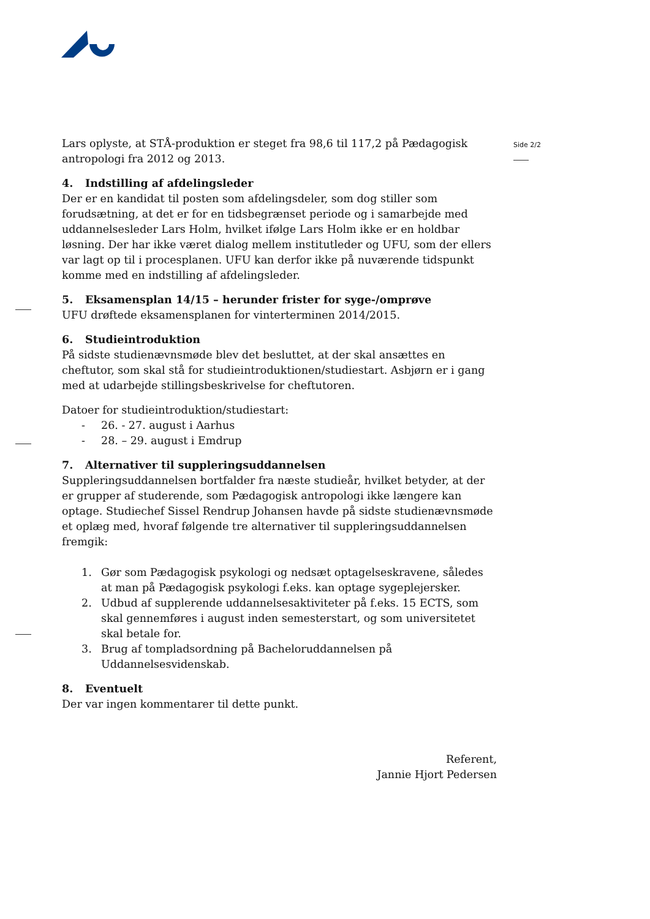Side 2/2
Lars oplyste, at STÅ-produktion er steget fra 98,6 til 117,2 på Pædagogisk antropologi fra 2012 og 2013.
4. Indstilling af afdelingsleder
Der er en kandidat til posten som afdelingsdeler, som dog stiller som forudsætning, at det er for en tidsbegrænset periode og i samarbejde med uddannelsesleder Lars Holm, hvilket ifølge Lars Holm ikke er en holdbar løsning. Der har ikke været dialog mellem institutleder og UFU, som der ellers var lagt op til i procesplanen. UFU kan derfor ikke på nuværende tidspunkt komme med en indstilling af afdelingsleder.
5. Eksamensplan 14/15 – herunder frister for syge-/omprøve
UFU drøftede eksamensplanen for vinterterminen 2014/2015.
6. Studieintroduktion
På sidste studienævnsmøde blev det besluttet, at der skal ansættes en cheftutor, som skal stå for studieintroduktionen/studiestart. Asbjørn er i gang med at udarbejde stillingsbeskrivelse for cheftutoren.
Datoer for studieintroduktion/studiestart:
- 26. - 27. august i Aarhus
- 28. – 29. august i Emdrup
7. Alternativer til suppleringsuddannelsen
Suppleringsuddannelsen bortfalder fra næste studieår, hvilket betyder, at der er grupper af studerende, som Pædagogisk antropologi ikke længere kan optage. Studiechef Sissel Rendrup Johansen havde på sidste studienævnsmøde et oplæg med, hvoraf følgende tre alternativer til suppleringsuddannelsen fremgik:
1. Gør som Pædagogisk psykologi og nedsæt optagelseskravene, således at man på Pædagogisk psykologi f.eks. kan optage sygeplejersker.
2. Udbud af supplerende uddannelsesaktiviteter på f.eks. 15 ECTS, som skal gennemføres i august inden semesterstart, og som universitetet skal betale for.
3. Brug af tompladsordning på Bacheloruddannelsen på Uddannelsesvidenskab.
8. Eventuelt
Der var ingen kommentarer til dette punkt.
Referent,
Jannie Hjort Pedersen